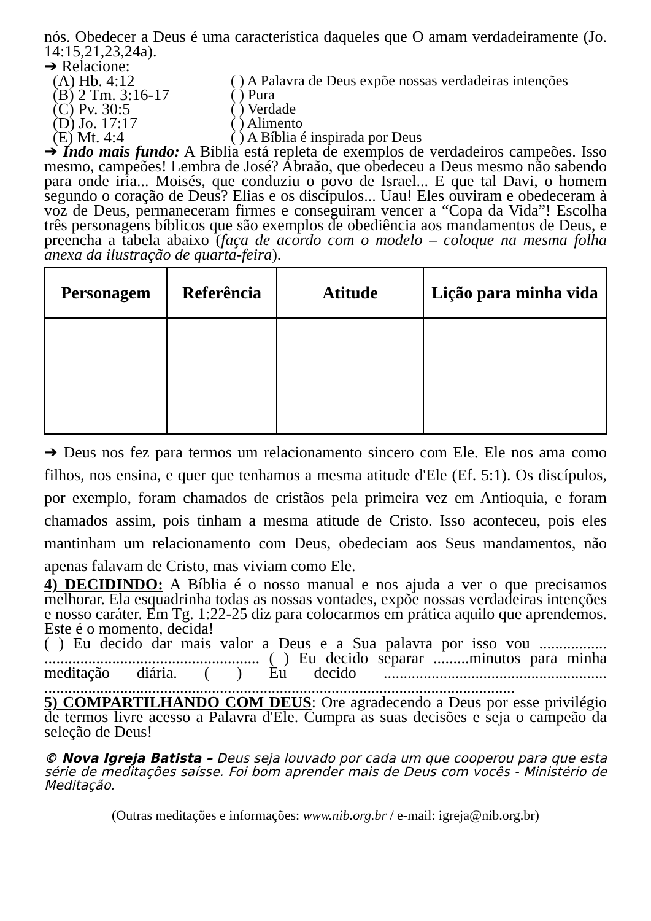nós. Obedecer a Deus é uma característica daqueles que O amam verdadeiramente (Jo. 14:15,21,23,24a).
➔ Relacione:
(A) Hb. 4:12
( ) A Palavra de Deus expõe nossas verdadeiras intenções
(B) 2 Tm. 3:16-17
( ) Pura
(C) Pv. 30:5
( ) Verdade
(D) Jo. 17:17
( ) Alimento
(E) Mt. 4:4
( ) A Bíblia é inspirada por Deus
➔ Indo mais fundo: A Bíblia está repleta de exemplos de verdadeiros campeões. Isso mesmo, campeões! Lembra de José? Abraão, que obedeceu a Deus mesmo não sabendo para onde iria... Moisés, que conduziu o povo de Israel... E que tal Davi, o homem segundo o coração de Deus? Elias e os discípulos... Uau! Eles ouviram e obedeceram à voz de Deus, permaneceram firmes e conseguiram vencer a “Copa da Vida”! Escolha três personagens bíblicos que são exemplos de obediência aos mandamentos de Deus, e preencha a tabela abaixo (faça de acordo com o modelo – coloque na mesma folha anexa da ilustração de quarta-feira).
| Personagem | Referência | Atitude | Lição para minha vida |
| --- | --- | --- | --- |
➔ Deus nos fez para termos um relacionamento sincero com Ele. Ele nos ama como filhos, nos ensina, e quer que tenhamos a mesma atitude d'Ele (Ef. 5:1). Os discípulos, por exemplo, foram chamados de cristãos pela primeira vez em Antioquia, e foram chamados assim, pois tinham a mesma atitude de Cristo. Isso aconteceu, pois eles mantinham um relacionamento com Deus, obedeciam aos Seus mandamentos, não apenas falavam de Cristo, mas viviam como Ele.
4) DECIDINDO: A Bíblia é o nosso manual e nos ajuda a ver o que precisamos melhorar. Ela esquadrinha todas as nossas vontades, expõe nossas verdadeiras intenções e nosso caráter. Em Tg. 1:22-25 diz para colocarmos em prática aquilo que aprendemos. Este é o momento, decida!
( ) Eu decido dar mais valor a Deus e a Sua palavra por isso vou ................. ...................................................... ( ) Eu decido separar .........minutos para minha meditação diária. ( ) Eu decido ........................................................ ......................................................................................................................
5) COMPARTILHANDO COM DEUS: Ore agradecendo a Deus por esse privilégio de termos livre acesso a Palavra d'Ele. Cumpra as suas decisões e seja o campeão da seleção de Deus!
© Nova Igreja Batista – Deus seja louvado por cada um que cooperou para que esta série de meditações saísse. Foi bom aprender mais de Deus com vocês - Ministério de Meditação.
(Outras meditações e informações: www.nib.org.br / e-mail: igreja@nib.org.br)